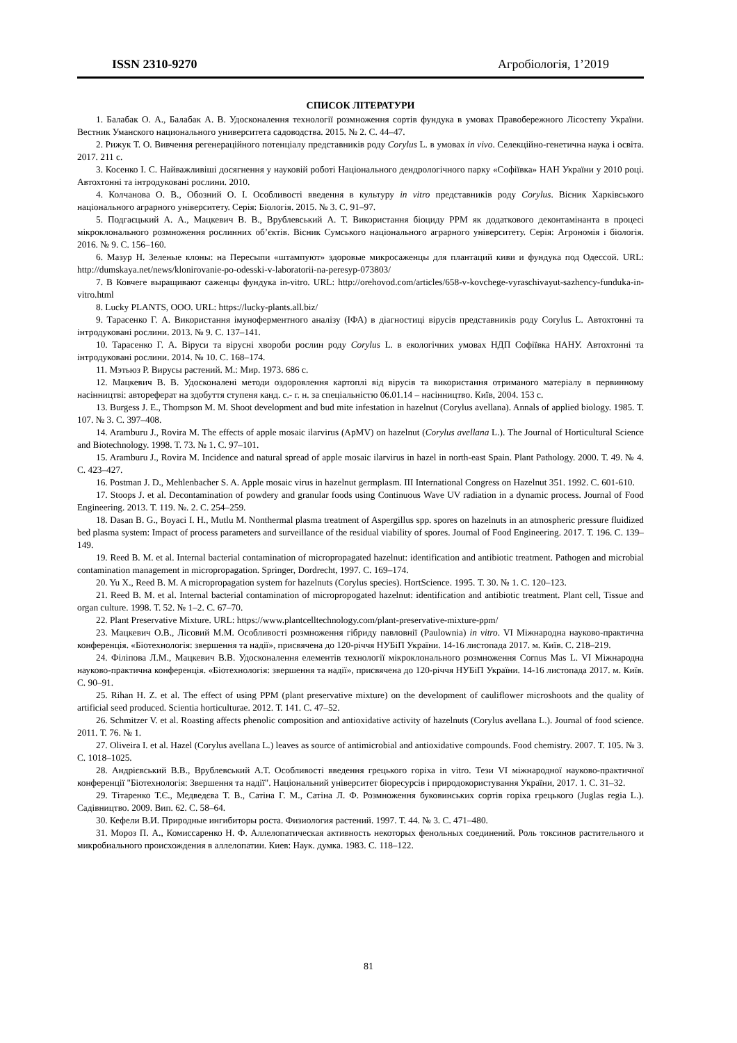ISSN 2310-9270 Агробіологія, 1’2019
СПИСОК ЛІТЕРАТУРИ
1. Балабак О. А., Балабак А. В. Удосконалення технології розмноження сортів фундука в умовах Правобережного Лісостепу України. Вестник Уманского национального университета садоводства. 2015. № 2. С. 44–47.
2. Рижук Т. О. Вивчення регенераційного потенціалу представників роду Corylus L. в умовах in vivo. Селекційно-генетична наука і освіта. 2017. 211 с.
3. Косенко І. С. Найважливіші досягнення у науковій роботі Національного дендрологічного парку «Софіївка» НАН України у 2010 році. Автохтонні та інтродуковані рослини. 2010.
4. Колчанова О. В., Обозний О. І. Особливості введення в культуру in vitro представників роду Corylus. Вісник Харківського національного аграрного університету. Серія: Біологія. 2015. № 3. С. 91–97.
5. Подгаєцький А. А., Мацкевич В. В., Врублевський А. Т. Використання біоциду PPM як додаткового деконтамінанта в процесі мікроклонального розмноження рослинних об’єктів. Вісник Сумського національного аграрного університету. Серія: Агрономія і біологія. 2016. № 9. С. 156–160.
6. Мазур Н. Зеленые клоны: на Пересыпи «штампуют» здоровые микросаженцы для плантаций киви и фундука под Одессой. URL: http://dumskaya.net/news/klonirovanie-po-odesski-v-laboratorii-na-peresyp-073803/
7. В Ковчеге выращивают саженцы фундука in-vitro. URL: http://orehovod.com/articles/658-v-kovchege-vyraschivayut-sazhency-funduka-in-vitro.html
8. Lucky PLANTS, ООО. URL: https://lucky-plants.all.biz/
9. Тарасенко Г. А. Використання імуноферментного аналізу (ІФА) в діагностиці вірусів представників роду Corylus L. Автохтонні та інтродуковані рослини. 2013. № 9. С. 137–141.
10. Тарасенко Г. А. Віруси та вірусні хвороби рослин роду Corylus L. в екологічних умовах НДП Софіївка НАНУ. Автохтонні та інтродуковані рослини. 2014. № 10. С. 168–174.
11. Мэтьюз Р. Вирусы растений. М.: Мир. 1973. 686 с.
12. Мацкевич В. В. Удосконалені методи оздоровлення картоплі від вірусів та використання отриманого матеріалу в первинному насінництві: автореферат на здобуття ступеня канд. с.- г. н. за спеціальністю 06.01.14 – насінництво. Київ, 2004. 153 с.
13. Burgess J. E., Thompson M. M. Shoot development and bud mite infestation in hazelnut (Corylus avellana). Annals of applied biology. 1985. Т. 107. № 3. С. 397–408.
14. Aramburu J., Rovira M. The effects of apple mosaic ilarvirus (ApMV) on hazelnut (Corylus avellana L.). The Journal of Horticultural Science and Biotechnology. 1998. Т. 73. № 1. С. 97–101.
15. Aramburu J., Rovira M. Incidence and natural spread of apple mosaic ilarvirus in hazel in north-east Spain. Plant Pathology. 2000. Т. 49. № 4. С. 423–427.
16. Postman J. D., Mehlenbacher S. A. Apple mosaic virus in hazelnut germplasm. III International Congress on Hazelnut 351. 1992. С. 601-610.
17. Stoops J. et al. Decontamination of powdery and granular foods using Continuous Wave UV radiation in a dynamic process. Journal of Food Engineering. 2013. Т. 119. №. 2. С. 254–259.
18. Dasan B. G., Boyaci I. H., Mutlu M. Nonthermal plasma treatment of Aspergillus spp. spores on hazelnuts in an atmospheric pressure fluidized bed plasma system: Impact of process parameters and surveillance of the residual viability of spores. Journal of Food Engineering. 2017. Т. 196. С. 139–149.
19. Reed B. M. et al. Internal bacterial contamination of micropropagated hazelnut: identification and antibiotic treatment. Pathogen and microbial contamination management in micropropagation. Springer, Dordrecht, 1997. С. 169–174.
20. Yu X., Reed B. M. A micropropagation system for hazelnuts (Corylus species). HortScience. 1995. Т. 30. № 1. С. 120–123.
21. Reed B. M. et al. Internal bacterial contamination of micropropogated hazelnut: identification and antibiotic treatment. Plant cell, Tissue and organ culture. 1998. Т. 52. № 1–2. С. 67–70.
22. Plant Preservative Mixture. URL: https://www.plantcelltechnology.com/plant-preservative-mixture-ppm/
23. Мацкевич О.В., Лісовий М.М. Особливості розмноження гібриду павловнії (Paulownia) in vitro. VI Міжнародна науково-практична конференція. «Біотехнологія: звершення та надії», присвячена до 120-річчя НУБіП України. 14-16 листопада 2017. м. Київ. С. 218–219.
24. Філіпова Л.М., Мацкевич В.В. Удосконалення елементів технології мікроклонального розмноження Cornus Mas L. VI Міжнародна науково-практична конференція. «Біотехнологія: звершення та надії», присвячена до 120-річчя НУБіП України. 14-16 листопада 2017. м. Київ. С. 90–91.
25. Rihan H. Z. et al. The effect of using PPM (plant preservative mixture) on the development of cauliflower microshoots and the quality of artificial seed produced. Scientia horticulturae. 2012. Т. 141. С. 47–52.
26. Schmitzer V. et al. Roasting affects phenolic composition and antioxidative activity of hazelnuts (Corylus avellana L.). Journal of food science. 2011. Т. 76. № 1.
27. Oliveira I. et al. Hazel (Corylus avellana L.) leaves as source of antimicrobial and antioxidative compounds. Food chemistry. 2007. Т. 105. № 3. С. 1018–1025.
28. Андрієвський В.В., Врублевський А.Т. Особливості введення грецького горіха in vitro. Тези VI міжнародної науково-практичної конференції "Біотехнологія: Звершення та надії". Національний університет біоресурсів і природокористування України, 2017. 1. С. 31–32.
29. Тітаренко Т.Є., Медведєва Т. В., Сатіна Г. М., Сатіна Л. Ф. Розмноження буковинських сортів горіха грецького (Juglas regia L.). Садівництво. 2009. Вип. 62. С. 58–64.
30. Кефели В.И. Природные ингибиторы роста. Физиология растений. 1997. Т. 44. № 3. С. 471–480.
31. Мороз П. А., Комиссаренко Н. Ф. Аллелопатическая активность некоторых фенольных соединений. Роль токсинов растительного и микробиального происхождения в аллелопатии. Киев: Наук. думка. 1983. С. 118–122.
81